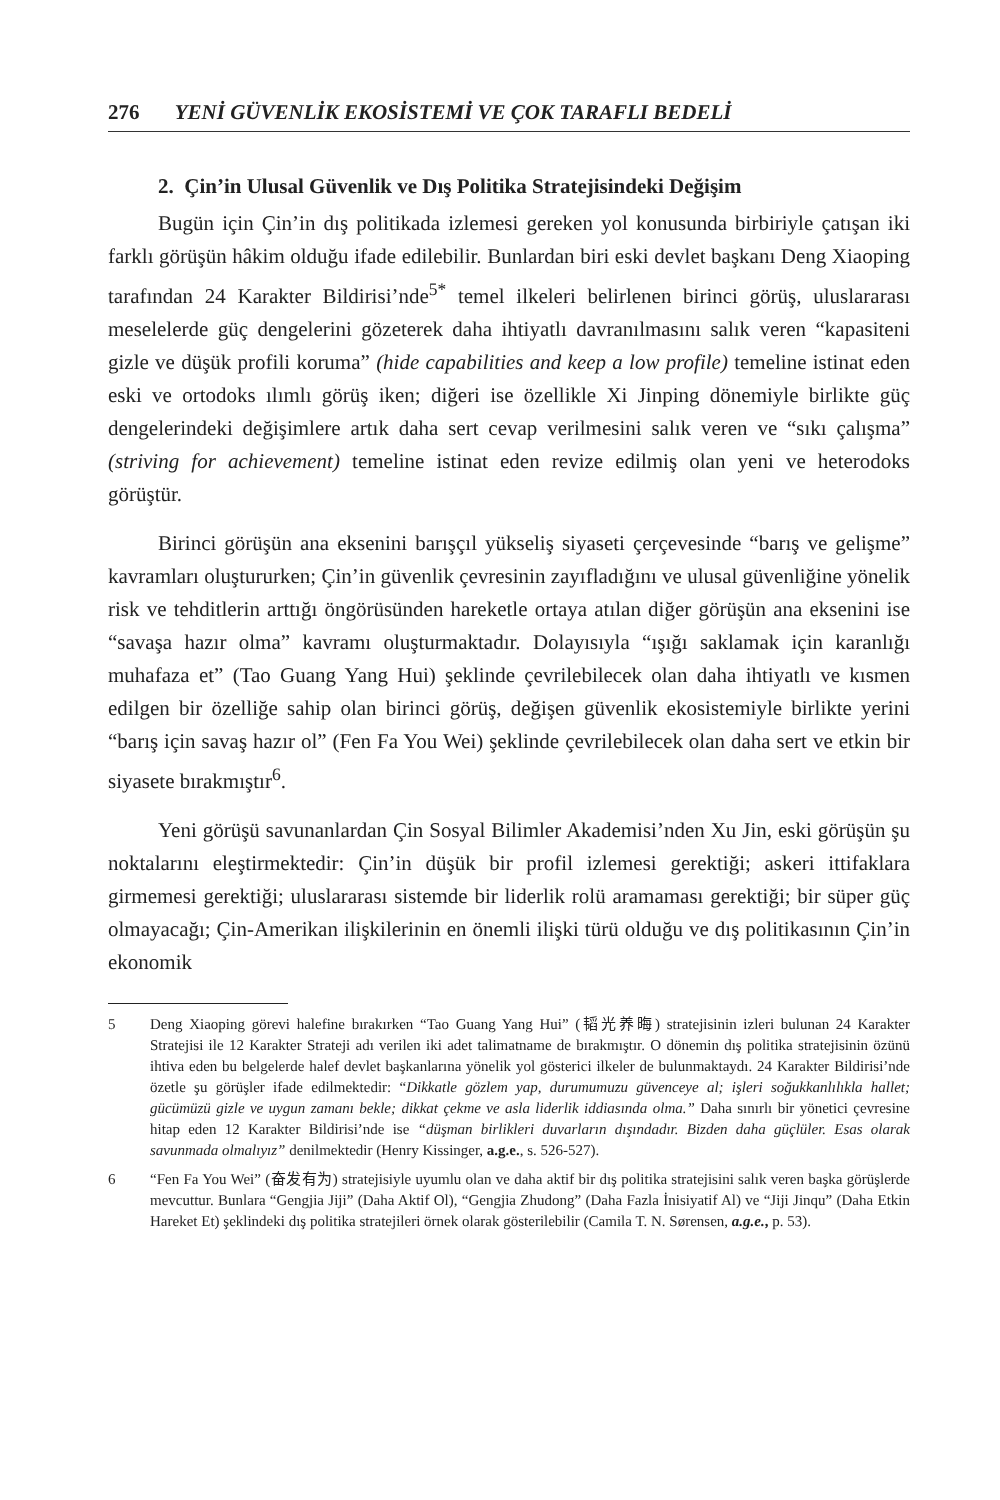276 YENİ GÜVENLİK EKOSİSTEMİ VE ÇOK TARAFLI BEDELİ
2. Çin’in Ulusal Güvenlik ve Dış Politika Stratejisindeki Değişim
Bugün için Çin’in dış politikada izlemesi gereken yol konusunda birbiriyle çatışan iki farklı görüşün hâkim olduğu ifade edilebilir. Bunlardan biri eski devlet başkanı Deng Xiaoping tarafından 24 Karakter Bildirisi’nde<sup>5*</sup> temel ilkeleri belirlenen birinci görüş, uluslararası meselelerde güç dengelerini gözeterek daha ihtiyatlı davranılmasını salık veren “kapasiteni gizle ve düşük profili koruma” (hide capabilities and keep a low profile) temeline istinat eden eski ve ortodoks ılımlı görüş iken; diğeri ise özellikle Xi Jinping dönemiyle birlikte güç dengelerindeki değişimlere artık daha sert cevap verilmesini salık veren ve “sıkı çalışma” (striving for achievement) temeline istinat eden revize edilmiş olan yeni ve heterodoks görüştür.
Birinci görüşün ana eksenini barışçıl yükseliş siyaseti çerçevesinde “barış ve gelişme” kavramları oluştururken; Çin’in güvenlik çevresinin zayıfladığını ve ulusal güvenliğine yönelik risk ve tehditlerin arttığı öngörüsünden hareketle ortaya atılan diğer görüşün ana eksenini ise “savaşa hazır olma” kavramı oluşturmaktadır. Dolayısıyla “ışığı saklamak için karanlığı muhafaza et” (Tao Guang Yang Hui) şeklinde çevrilebilecek olan daha ihtiyatlı ve kısmen edilgen bir özelliğe sahip olan birinci görüş, değişen güvenlik ekosistemiyle birlikte yerini “barış için savaş hazır ol” (Fen Fa You Wei) şeklinde çevrilebilecek olan daha sert ve etkin bir siyasete bırakmıştır<sup>6</sup>.
Yeni görüşü savunanlardan Çin Sosyal Bilimler Akademisi’nden Xu Jin, eski görüşün şu noktalarını eleştirmektedir: Çin’in düşük bir profil izlemesi gerektiği; askeri ittifaklara girmemesi gerektiği; uluslararası sistemde bir liderlik rolü aramaması gerektiği; bir süper güç olmayacağı; Çin-Amerikan ilişkilerinin en önemli ilişki türü olduğu ve dış politikasının Çin’in ekonomik
5 Deng Xiaoping görevi halefine bırakırken “Tao Guang Yang Hui” (韬光养晦) stratejisinin izleri bulunan 24 Karakter Stratejisi ile 12 Karakter Strateji adı verilen iki adet talimatname de bırakmıştır. O dönemin dış politika stratejisinin özünü ihtiva eden bu belgelerde halef devlet başkanlarına yönelik yol gösterici ilkeler de bulunmaktaydı. 24 Karakter Bildirisi’nde özetle şu görüşler ifade edilmektedir: “Dikkatle gözlem yap, durumumuzu güvenceye al; işleri soğukkanlılıkla hallet; gücümüzü gizle ve uygun zamanı bekle; dikkat çekme ve asla liderlik iddiasında olma.” Daha sınırlı bir yönetici çevresine hitap eden 12 Karakter Bildirisi’nde ise “düşman birlikleri duvarların dışındadır. Bizden daha güçlüler. Esas olarak savunmada olmalıyız” denilmektedir (Henry Kissinger, a.g.e., s. 526-527).
6 “Fen Fa You Wei” (奋发有为) stratejisiyle uyumlu olan ve daha aktif bir dış politika stratejisini salık veren başka görüşlerde mevcuttur. Bunlara “Gengjia Jiji” (Daha Aktif Ol), “Gengjia Zhudong” (Daha Fazla İnisiyatif Al) ve “Jiji Jinqu” (Daha Etkin Hareket Et) şeklindeki dış politika stratejileri örnek olarak gösterilebilir (Camila T. N. Sørensen, a.g.e., p. 53).